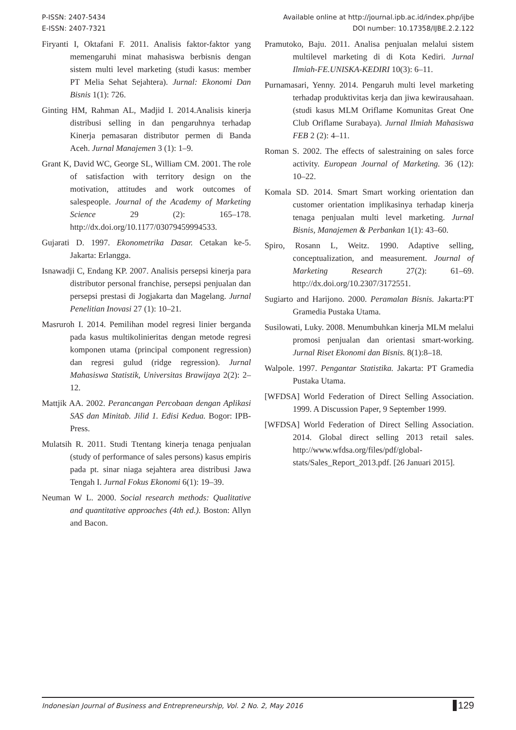P-ISSN: 2407-5434
E-ISSN: 2407-7321
Available online at http://journal.ipb.ac.id/index.php/ijbe
DOI number: 10.17358/IJBE.2.2.122
Firyanti I, Oktafani F. 2011. Analisis faktor-faktor yang memengaruhi minat mahasiswa berbisnis dengan sistem multi level marketing (studi kasus: member PT Melia Sehat Sejahtera). Jurnal: Ekonomi Dan Bisnis 1(1): 726.
Ginting HM, Rahman AL, Madjid I. 2014.Analisis kinerja distribusi selling in dan pengaruhnya terhadap Kinerja pemasaran distributor permen di Banda Aceh. Jurnal Manajemen 3 (1): 1–9.
Grant K, David WC, George SL, William CM. 2001. The role of satisfaction with territory design on the motivation, attitudes and work outcomes of salespeople. Journal of the Academy of Marketing Science 29 (2): 165–178. http://dx.doi.org/10.1177/03079459994533.
Gujarati D. 1997. Ekonometrika Dasar. Cetakan ke-5. Jakarta: Erlangga.
Isnawadji C, Endang KP. 2007. Analisis persepsi kinerja para distributor personal franchise, persepsi penjualan dan persepsi prestasi di Jogjakarta dan Magelang. Jurnal Penelitian Inovasi 27 (1): 10–21.
Masruroh I. 2014. Pemilihan model regresi linier berganda pada kasus multikolinieritas dengan metode regresi komponen utama (principal component regression) dan regresi gulud (ridge regression). Jurnal Mahasiswa Statistik, Universitas Brawijaya 2(2): 2–12.
Mattjik AA. 2002. Perancangan Percobaan dengan Aplikasi SAS dan Minitab. Jilid 1. Edisi Kedua. Bogor: IPB-Press.
Mulatsih R. 2011. Studi Ttentang kinerja tenaga penjualan (study of performance of sales persons) kasus empiris pada pt. sinar niaga sejahtera area distribusi Jawa Tengah I. Jurnal Fokus Ekonomi 6(1): 19–39.
Neuman W L. 2000. Social research methods: Qualitative and quantitative approaches (4th ed.). Boston: Allyn and Bacon.
Pramutoko, Baju. 2011. Analisa penjualan melalui sistem multilevel marketing di di Kota Kediri. Jurnal Ilmiah-FE.UNISKA-KEDIRI 10(3): 6–11.
Purnamasari, Yenny. 2014. Pengaruh multi level marketing terhadap produktivitas kerja dan jiwa kewirausahaan. (studi kasus MLM Oriflame Komunitas Great One Club Oriflame Surabaya). Jurnal Ilmiah Mahasiswa FEB 2 (2): 4–11.
Roman S. 2002. The effects of salestraining on sales force activity. European Journal of Marketing. 36 (12): 10–22.
Komala SD. 2014. Smart Smart working orientation dan customer orientation implikasinya terhadap kinerja tenaga penjualan multi level marketing. Jurnal Bisnis, Manajemen & Perbankan 1(1): 43–60.
Spiro, Rosann L, Weitz. 1990. Adaptive selling, conceptualization, and measurement. Journal of Marketing Research 27(2): 61–69. http://dx.doi.org/10.2307/3172551.
Sugiarto and Harijono. 2000. Peramalan Bisnis. Jakarta:PT Gramedia Pustaka Utama.
Susilowati, Luky. 2008. Menumbuhkan kinerja MLM melalui promosi penjualan dan orientasi smart-working. Jurnal Riset Ekonomi dan Bisnis. 8(1):8–18.
Walpole. 1997. Pengantar Statistika. Jakarta: PT Gramedia Pustaka Utama.
[WFDSA] World Federation of Direct Selling Association. 1999. A Discussion Paper, 9 September 1999.
[WFDSA] World Federation of Direct Selling Association. 2014. Global direct selling 2013 retail sales. http://www.wfdsa.org/files/pdf/global-stats/Sales_Report_2013.pdf. [26 Januari 2015].
Indonesian Journal of Business and Entrepreneurship, Vol. 2 No. 2, May 2016 129